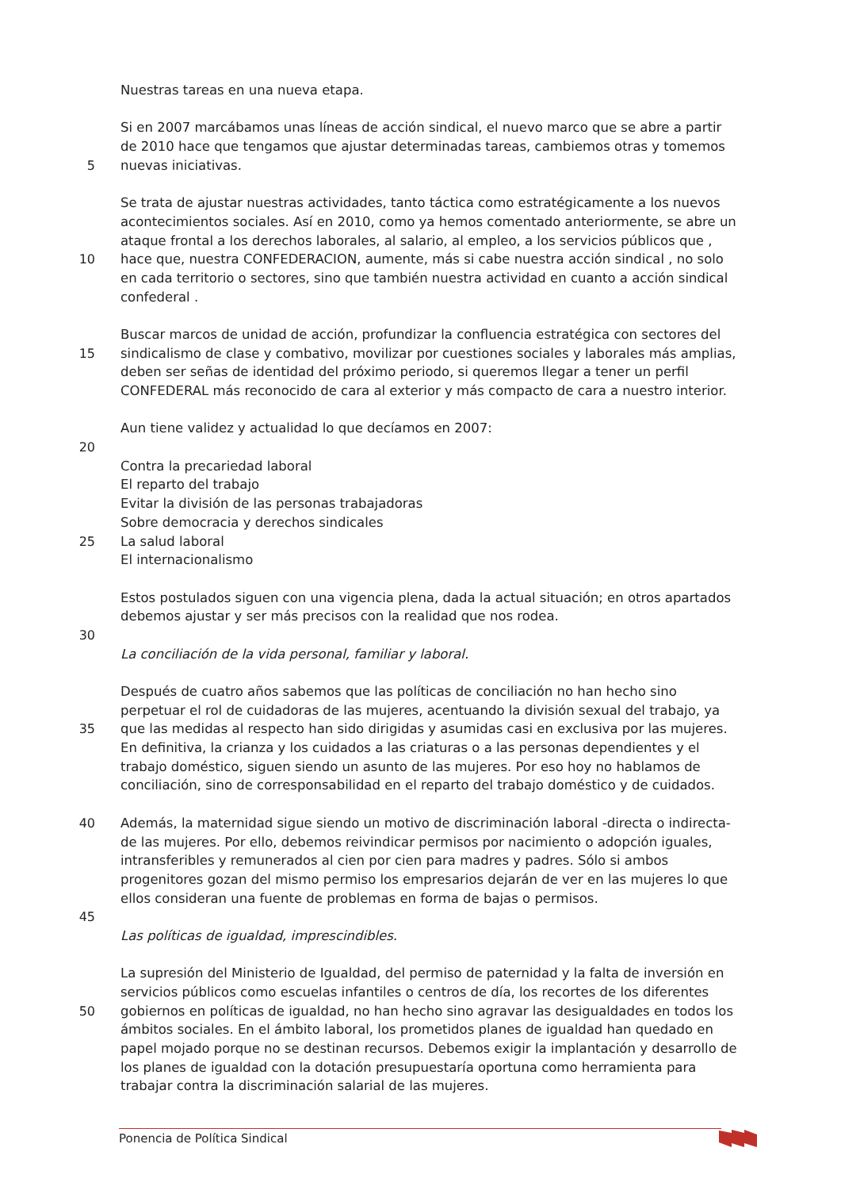Nuestras tareas en una nueva etapa.
Si en 2007 marcábamos unas líneas de acción sindical, el nuevo marco que se abre a partir
de 2010 hace que tengamos que ajustar determinadas tareas, cambiemos otras y tomemos
5 nuevas iniciativas.
Se trata de ajustar nuestras actividades, tanto táctica como estratégicamente a los nuevos
acontecimientos sociales. Así en 2010, como ya hemos comentado anteriormente, se abre un
ataque frontal a los derechos laborales, al salario, al empleo, a los servicios públicos que ,
10 hace que, nuestra CONFEDERACION, aumente, más si cabe nuestra acción sindical , no solo
en cada territorio o sectores, sino que también nuestra actividad en cuanto a acción sindical
confederal .
Buscar marcos de unidad de acción, profundizar la confluencia estratégica con sectores del
15 sindicalismo de clase y combativo, movilizar por cuestiones sociales y laborales más amplias,
deben ser señas de identidad del próximo periodo, si queremos llegar a tener un perfil
CONFEDERAL más reconocido de cara al exterior y más compacto de cara a nuestro interior.
Aun tiene validez y actualidad lo que decíamos en 2007:
20
Contra la precariedad laboral
El reparto del trabajo
Evitar la división de las personas trabajadoras
Sobre democracia y derechos sindicales
25 La salud laboral
El internacionalismo
Estos postulados siguen con una vigencia plena, dada la actual situación; en otros apartados
debemos ajustar y ser más precisos con la realidad que nos rodea.
30
La conciliación de la vida personal, familiar y laboral.
Después de cuatro años sabemos que las políticas de conciliación no han hecho sino
perpetuar el rol de cuidadoras de las mujeres, acentuando la división sexual del trabajo, ya
35 que las medidas al respecto han sido dirigidas y asumidas casi en exclusiva por las mujeres.
En definitiva, la crianza y los cuidados a las criaturas o a las personas dependientes y el
trabajo doméstico, siguen siendo un asunto de las mujeres. Por eso hoy no hablamos de
conciliación, sino de corresponsabilidad en el reparto del trabajo doméstico y de cuidados.
40 Además, la maternidad sigue siendo un motivo de discriminación laboral -directa o indirecta-
de las mujeres. Por ello, debemos reivindicar permisos por nacimiento o adopción iguales,
intransferibles y remunerados al cien por cien para madres y padres. Sólo si ambos
progenitores gozan del mismo permiso los empresarios dejarán de ver en las mujeres lo que
ellos consideran una fuente de problemas en forma de bajas o permisos.
45
Las políticas de igualdad, imprescindibles.
La supresión del Ministerio de Igualdad, del permiso de paternidad y la falta de inversión en
servicios públicos como escuelas infantiles o centros de día, los recortes de los diferentes
50 gobiernos en políticas de igualdad, no han hecho sino agravar las desigualdades en todos los
ámbitos sociales. En el ámbito laboral, los prometidos planes de igualdad han quedado en
papel mojado porque no se destinan recursos. Debemos exigir la implantación y desarrollo de
los planes de igualdad con la dotación presupuestaría oportuna como herramienta para
trabajar contra la discriminación salarial de las mujeres.
Ponencia de Política Sindical